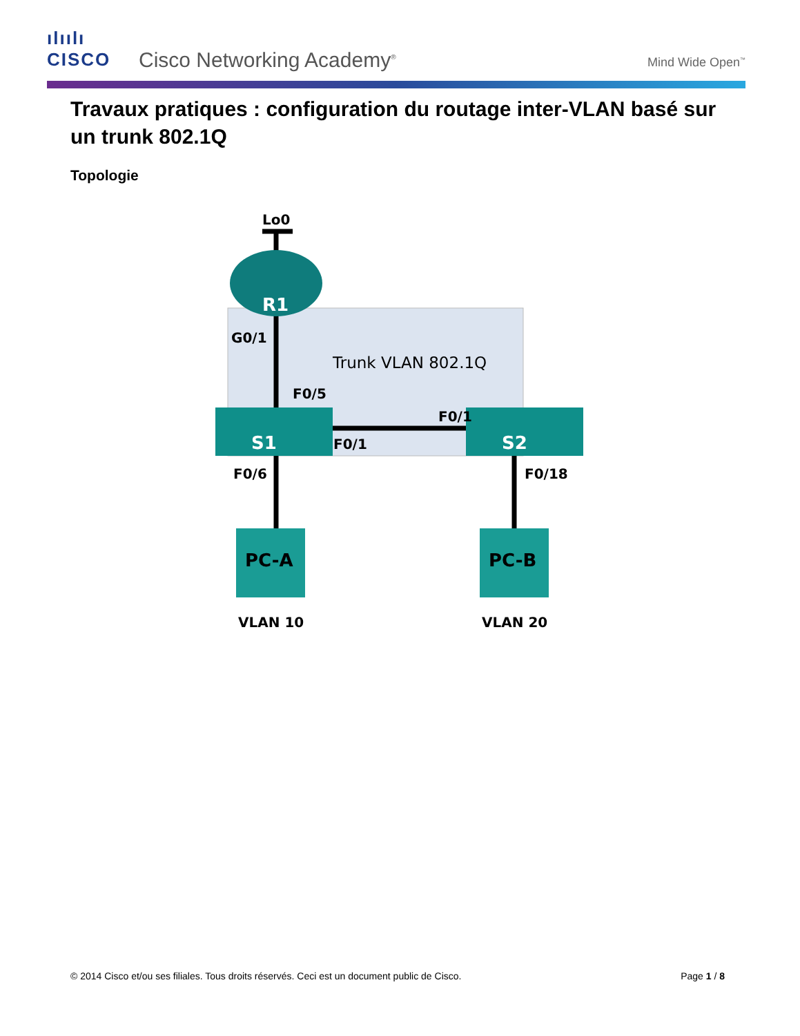ılıılı
CISCO
Cisco Networking Academy<sup>®</sup> Mind Wide Open<sup>™</sup>
Travaux pratiques : configuration du routage inter-VLAN basé sur un trunk 802.1Q
Topologie
Lo0
R1
G0/1
Trunk VLAN 802.1Q
F0/5
F0/1
S1
F0/1
S2
F0/6
F0/18
PC-A
PC-B
VLAN 10
VLAN 20
© 2014 Cisco et/ou ses filiales. Tous droits réservés. Ceci est un document public de Cisco. Page 1 / 8